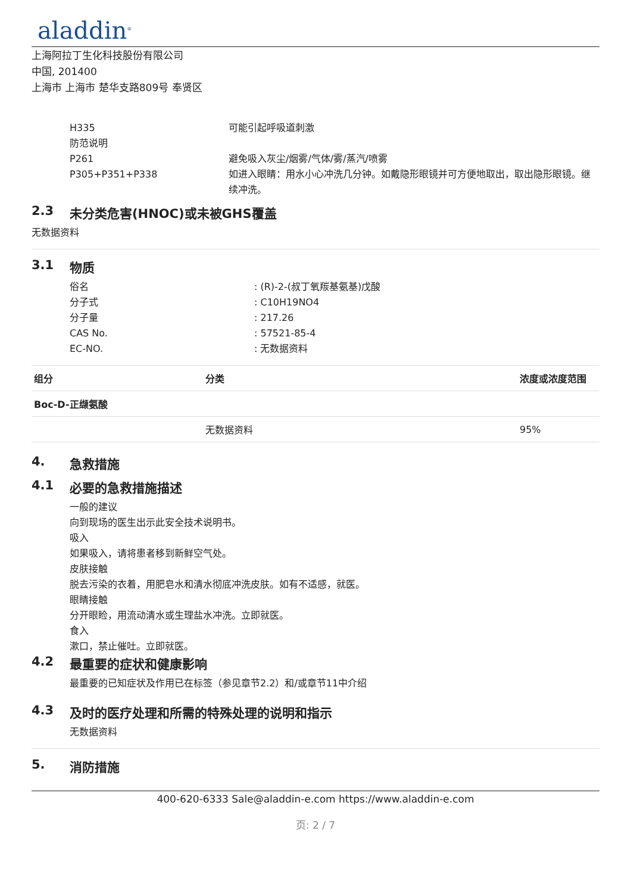aladdin<sup>®</sup>
上海阿拉丁生化科技股份有限公司
中国, 201400
上海市 上海市 楚华支路809号 奉贤区
H335 可能引起呼吸道刺激
防范说明
P261 避免吸入灰尘/烟雾/气体/雾/蒸汽/喷雾
P305+P351+P338 如进入眼睛：用水小心冲洗几分钟。如戴隐形眼镜并可方便地取出，取出隐形眼镜。继续冲洗。
2.3 未分类危害(HNOC)或未被GHS覆盖
无数据资料
3.1 物质
俗名 : (R)-2-(叔丁氧羰基氨基)戊酸
分子式 : C10H19NO4
分子量 : 217.26
CAS No. : 57521-85-4
EC-NO. : 无数据资料
| 组分 | 分类 | 浓度或浓度范围 |
| --- | --- | --- |
| Boc-D-正缬氨酸 | | |
| | 无数据资料 | 95% |
4. 急救措施
4.1 必要的急救措施描述
一般的建议
向到现场的医生出示此安全技术说明书。
吸入
如果吸入，请将患者移到新鲜空气处。
皮肤接触
脱去污染的衣着，用肥皂水和清水彻底冲洗皮肤。如有不适感，就医。
眼睛接触
分开眼睑，用流动清水或生理盐水冲洗。立即就医。
食入
漱口，禁止催吐。立即就医。
4.2 最重要的症状和健康影响
最重要的已知症状及作用已在标签（参见章节2.2）和/或章节11中介绍
4.3 及时的医疗处理和所需的特殊处理的说明和指示
无数据资料
5. 消防措施
400-620-6333 Sale@aladdin-e.com https://www.aladdin-e.com
页: 2 / 7